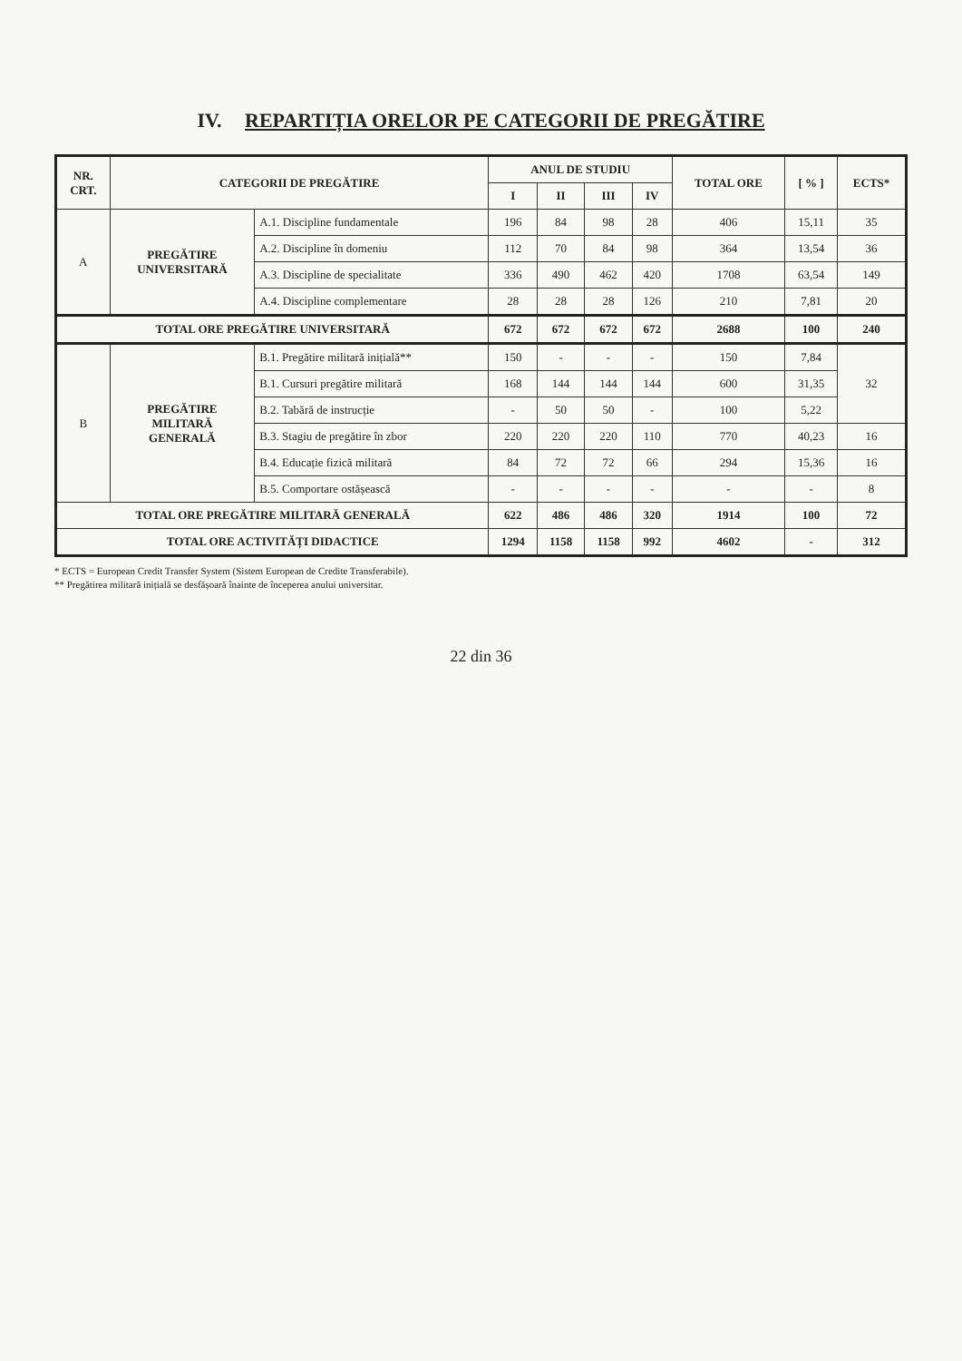IV. REPARTIȚIA ORELOR PE CATEGORII DE PREGĂTIRE
| NR. CRT. | CATEGORII DE PREGĂTIRE | | ANUL DE STUDIU | | | | TOTAL ORE | [ % ] | ECTS* |
| --- | --- | --- | --- | --- | --- | --- | --- | --- | --- |
| | | | I | II | III | IV | | | |
| A | PREGĂTIRE UNIVERSITARĂ | A.1. Discipline fundamentale | 196 | 84 | 98 | 28 | 406 | 15,11 | 35 |
| | | A.2. Discipline în domeniu | 112 | 70 | 84 | 98 | 364 | 13,54 | 36 |
| | | A.3. Discipline de specialitate | 336 | 490 | 462 | 420 | 1708 | 63,54 | 149 |
| | | A.4. Discipline complementare | 28 | 28 | 28 | 126 | 210 | 7,81 | 20 |
| TOTAL ORE PREGĂTIRE UNIVERSITARĂ | | | 672 | 672 | 672 | 672 | 2688 | 100 | 240 |
| B | PREGĂTIRE MILITARĂ GENERALĂ | B.1. Pregătire militară inițială** | 150 | - | - | - | 150 | 7,84 | 32 |
| | | B.1. Cursuri pregătire militară | 168 | 144 | 144 | 144 | 600 | 31,35 | |
| | | B.2. Tabără de instrucție | - | 50 | 50 | - | 100 | 5,22 | |
| | | B.3. Stagiu de pregătire în zbor | 220 | 220 | 220 | 110 | 770 | 40,23 | 16 |
| | | B.4. Educație fizică militară | 84 | 72 | 72 | 66 | 294 | 15,36 | 16 |
| | | B.5. Comportare ostășească | - | - | - | - | - | - | 8 |
| TOTAL ORE PREGĂTIRE MILITARĂ GENERALĂ | | | 622 | 486 | 486 | 320 | 1914 | 100 | 72 |
| TOTAL ORE ACTIVITĂȚI DIDACTICE | | | 1294 | 1158 | 1158 | 992 | 4602 | - | 312 |
* ECTS = European Credit Transfer System (Sistem European de Credite Transferabile).
** Pregătirea militară inițială se desfășoară înainte de începerea anului universitar.
22 din 36